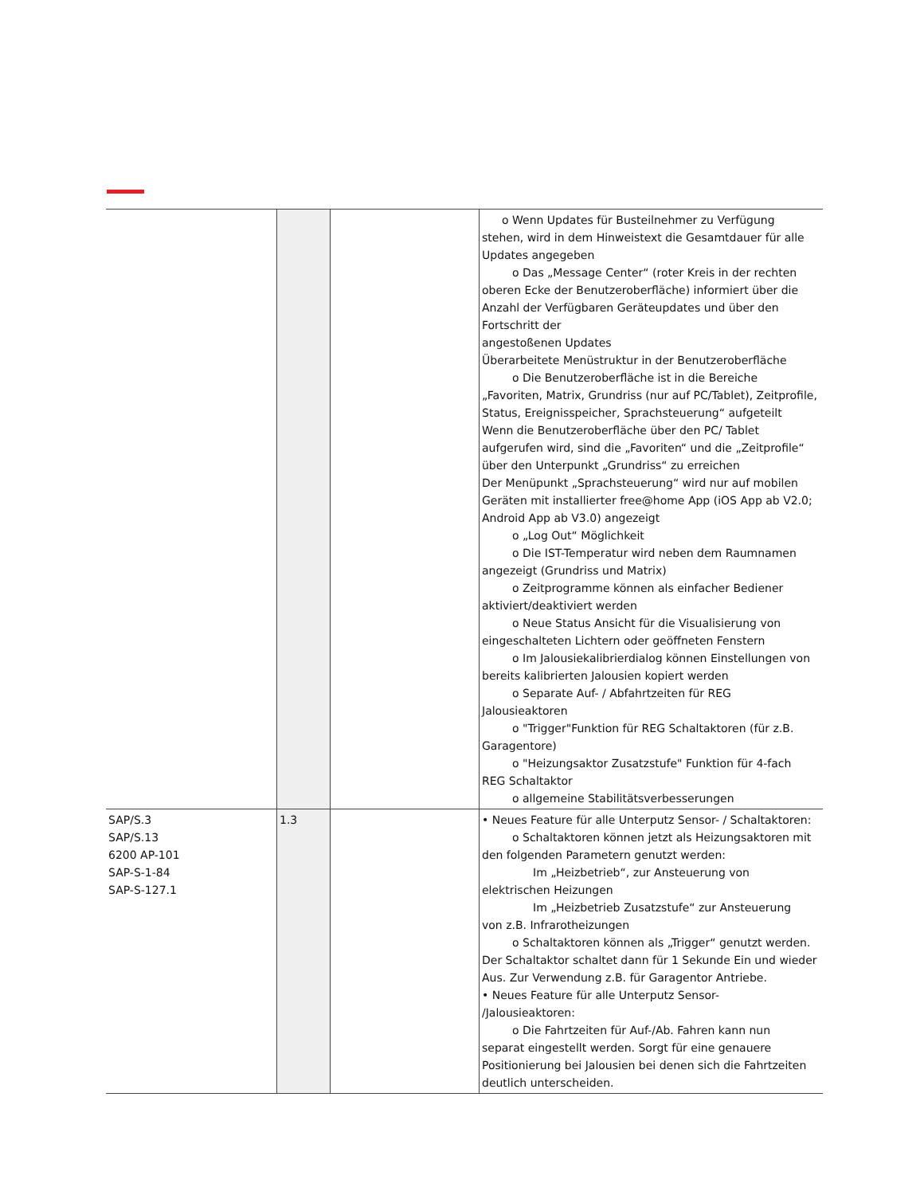| | | | o Wenn Updates für Busteilnehmer zu Verfügung stehen, wird in dem Hinweistext die Gesamtdauer für alle Updates angegeben o Das „Message Center“ (roter Kreis in der rechten oberen Ecke der Benutzeroberfläche) informiert über die Anzahl der Verfügbaren Geräteupdates und über den Fortschritt der angestoßenen Updates Überarbeitete Menüstruktur in der Benutzeroberfläche o Die Benutzeroberfläche ist in die Bereiche „Favoriten, Matrix, Grundriss (nur auf PC/Tablet), Zeitprofile, Status, Ereignisspeicher, Sprachsteuerung“ aufgeteilt Wenn die Benutzeroberfläche über den PC/ Tablet aufgerufen wird, sind die „Favoriten“ und die „Zeitprofile“ über den Unterpunkt „Grundriss“ zu erreichen Der Menüpunkt „Sprachsteuerung“ wird nur auf mobilen Geräten mit installierter free@home App (iOS App ab V2.0; Android App ab V3.0) angezeigt o „Log Out“ Möglichkeit o Die IST-Temperatur wird neben dem Raumnamen angezeigt (Grundriss und Matrix) o Zeitprogramme können als einfacher Bediener aktiviert/deaktiviert werden o Neue Status Ansicht für die Visualisierung von eingeschalteten Lichtern oder geöffneten Fenstern o Im Jalousiekalibrierdialog können Einstellungen von bereits kalibrierten Jalousien kopiert werden o Separate Auf- / Abfahrtzeiten für REG Jalousieaktoren o "Trigger"Funktion für REG Schaltaktoren (für z.B. Garagentore) o "Heizungsaktor Zusatzstufe" Funktion für 4-fach REG Schaltaktor o allgemeine Stabilitätsverbesserungen |
| SAP/S.3 SAP/S.13 6200 AP-101 SAP-S-1-84 SAP-S-127.1 | 1.3 | | • Neues Feature für alle Unterputz Sensor- / Schaltaktoren: o Schaltaktoren können jetzt als Heizungsaktoren mit den folgenden Parametern genutzt werden: Im „Heizbetrieb“, zur Ansteuerung von elektrischen Heizungen Im „Heizbetrieb Zusatzstufe“ zur Ansteuerung von z.B. Infrarotheizungen o Schaltaktoren können als „Trigger“ genutzt werden. Der Schaltaktor schaltet dann für 1 Sekunde Ein und wieder Aus. Zur Verwendung z.B. für Garagentor Antriebe. • Neues Feature für alle Unterputz Sensor- /Jalousieaktoren: o Die Fahrtzeiten für Auf-/Ab. Fahren kann nun separat eingestellt werden. Sorgt für eine genauere Positionierung bei Jalousien bei denen sich die Fahrtzeiten deutlich unterscheiden. |